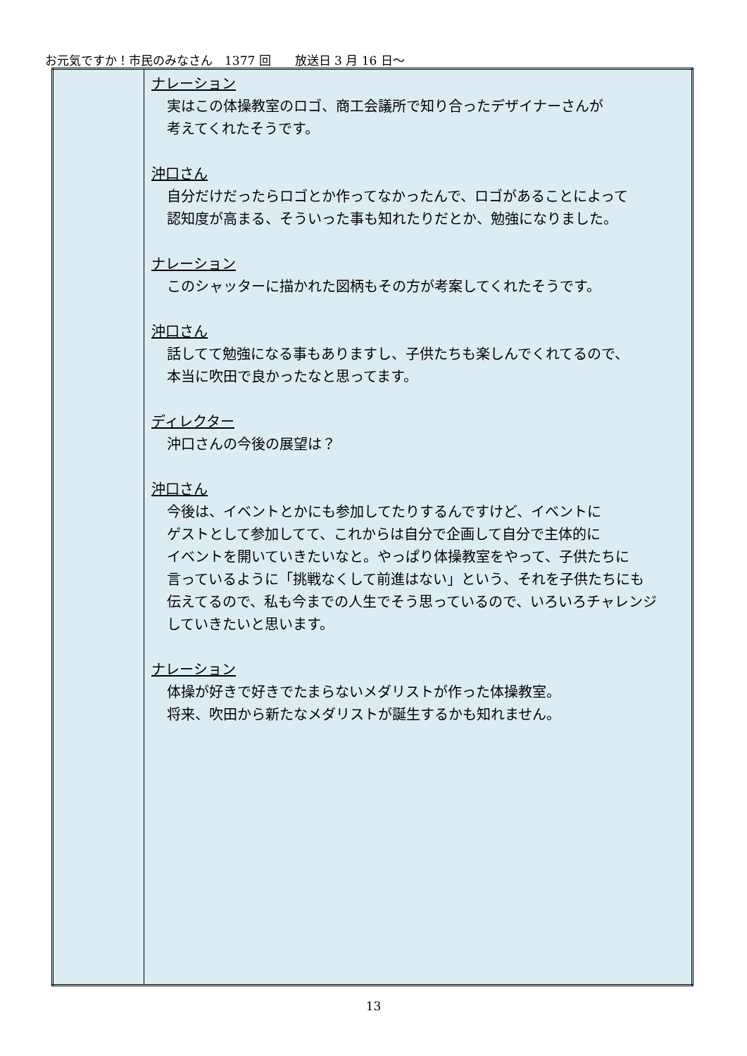お元気ですか！市民のみなさん　1377 回　　放送日 3 月 16 日～
| | ナレーション 実はこの体操教室のロゴ、商工会議所で知り合ったデザイナーさんが 考えてくれたそうです。 沖口さん 自分だけだったらロゴとか作ってなかったんで、ロゴがあることによって 認知度が高まる、そういった事も知れたりだとか、勉強になりました。 ナレーション このシャッターに描かれた図柄もその方が考案してくれたそうです。 沖口さん 話してて勉強になる事もありますし、子供たちも楽しんでくれてるので、 本当に吹田で良かったなと思ってます。 ディレクター 沖口さんの今後の展望は？ 沖口さん 今後は、イベントとかにも参加してたりするんですけど、イベントに ゲストとして参加してて、これからは自分で企画して自分で主体的に イベントを開いていきたいなと。やっぱり体操教室をやって、子供たちに 言っているように「挑戦なくして前進はない」という、それを子供たちにも 伝えてるので、私も今までの人生でそう思っているので、いろいろチャレンジ していきたいと思います。 ナレーション 体操が好きで好きでたまらないメダリストが作った体操教室。 将来、吹田から新たなメダリストが誕生するかも知れません。 |
13